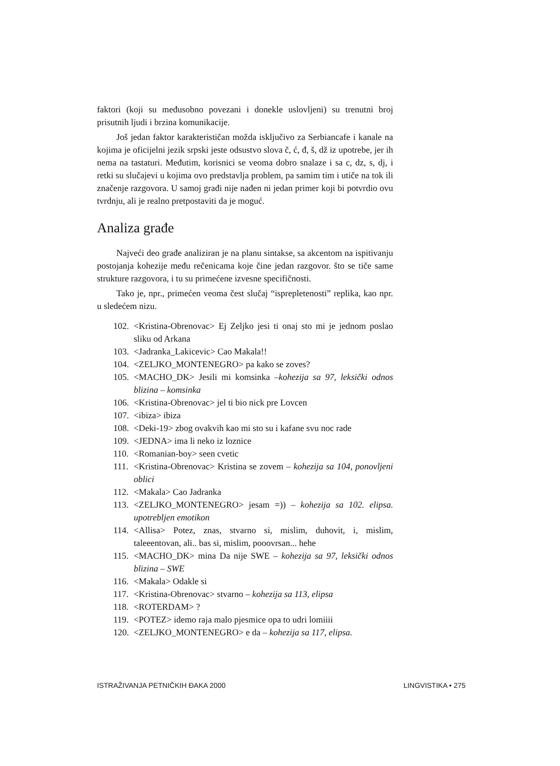faktori (koji su međusobno povezani i donekle uslovljeni) su trenutni broj prisutnih ljudi i brzina komunikacije.
Još jedan faktor karakterističan možda isključivo za Serbiancafe i kanale na kojima je oficijelni jezik srpski jeste odsustvo slova č, ć, đ, š, dž iz upotrebe, jer ih nema na tastaturi. Međutim, korisnici se veoma dobro snalaze i sa c, dz, s, dj, i retki su slučajevi u kojima ovo predstavlja problem, pa samim tim i utiče na tok ili značenje razgovora. U samoj građi nije nađen ni jedan primer koji bi potvrdio ovu tvrdnju, ali je realno pretpostaviti da je moguć.
Analiza građe
Najveći deo građe analiziran je na planu sintakse, sa akcentom na ispitivanju postojanja kohezije među rečenicama koje čine jedan razgovor. što se tiče same strukture razgovora, i tu su primećene izvesne specifičnosti.
Tako je, npr., primećen veoma čest slučaj “isprepletenosti” replika, kao npr. u sledećem nizu.
102. <Kristina-Obrenovac> Ej Zeljko jesi ti onaj sto mi je jednom poslao sliku od Arkana
103. <Jadranka_Lakicevic> Cao Makala!!
104. <ZELJKO_MONTENEGRO> pa kako se zoves?
105. <MACHO_DK> Jesili mi komsinka –kohezija sa 97, leksički odnos blizina – komsinka
106. <Kristina-Obrenovac> jel ti bio nick pre Lovcen
107. <ibiza> ibiza
108. <Deki-19> zbog ovakvih kao mi sto su i kafane svu noc rade
109. <JEDNA> ima li neko iz loznice
110. <Romanian-boy> seen cvetic
111. <Kristina-Obrenovac> Kristina se zovem – kohezija sa 104, ponovljeni oblici
112. <Makala> Cao Jadranka
113. <ZELJKO_MONTENEGRO> jesam =)) – kohezija sa 102. elipsa. upotrebljen emotikon
114. <Allisa> Potez, znas, stvarno si, mislim, duhovit, i, mislim, taleeentovan, ali.. bas si, mislim, pooovrsan... hehe
115. <MACHO_DK> mina Da nije SWE – kohezija sa 97, leksički odnos blizina – SWE
116. <Makala> Odakle si
117. <Kristina-Obrenovac> stvarno – kohezija sa 113, elipsa
118. <ROTERDAM> ?
119. <POTEZ> idemo raja malo pjesmice opa to udri lomiiii
120. <ZELJKO_MONTENEGRO> e da – kohezija sa 117, elipsa.
ISTRAŽIVANJA PETNIČKIH ĐAKA 2000 LINGVISTIKA • 275